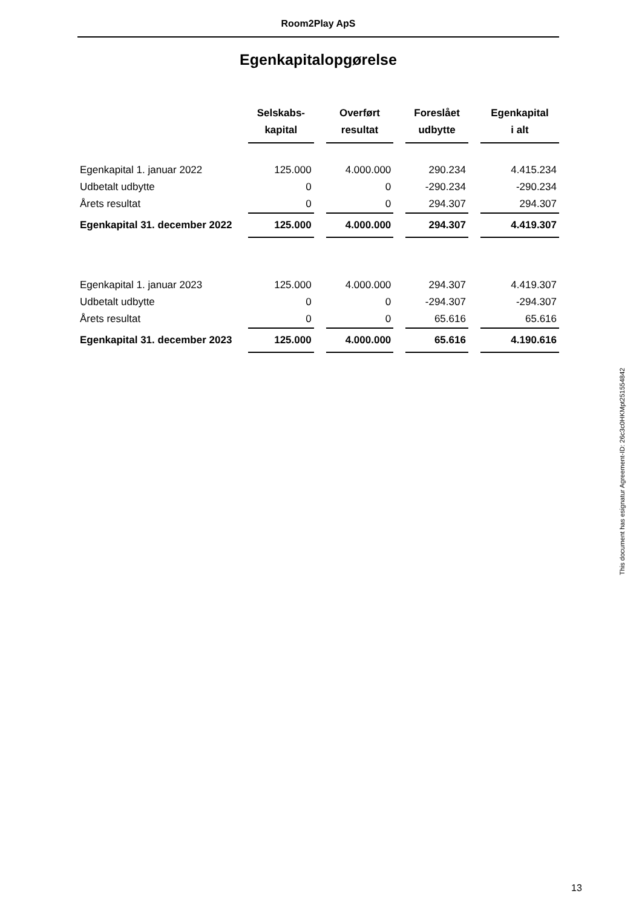Room2Play ApS
Egenkapitalopgørelse
| | Selskabs- kapital | Overført resultat | Foreslået udbytte | Egenkapital i alt |
| --- | --- | --- | --- | --- |
| Egenkapital 1. januar 2022 | 125.000 | 4.000.000 | 290.234 | 4.415.234 |
| Udbetalt udbytte | 0 | 0 | -290.234 | -290.234 |
| Årets resultat | 0 | 0 | 294.307 | 294.307 |
| Egenkapital 31. december 2022 | 125.000 | 4.000.000 | 294.307 | 4.419.307 |
| Egenkapital 1. januar 2023 | 125.000 | 4.000.000 | 294.307 | 4.419.307 |
| Udbetalt udbytte | 0 | 0 | -294.307 | -294.307 |
| Årets resultat | 0 | 0 | 65.616 | 65.616 |
| Egenkapital 31. december 2023 | 125.000 | 4.000.000 | 65.616 | 4.190.616 |
This document has esignatur Agreement-ID: 26c3c0HKMpt251554842
13